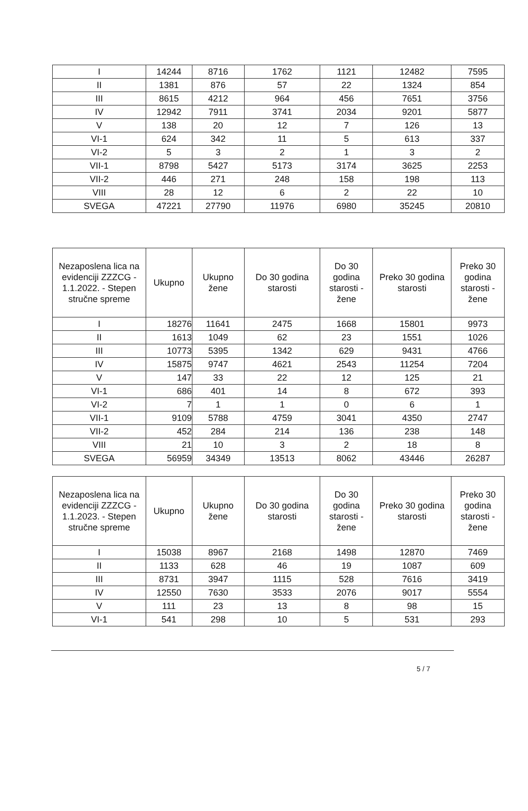| I | 14244 | 8716 | 1762 | 1121 | 12482 | 7595 |
| II | 1381 | 876 | 57 | 22 | 1324 | 854 |
| III | 8615 | 4212 | 964 | 456 | 7651 | 3756 |
| IV | 12942 | 7911 | 3741 | 2034 | 9201 | 5877 |
| V | 138 | 20 | 12 | 7 | 126 | 13 |
| VI-1 | 624 | 342 | 11 | 5 | 613 | 337 |
| VI-2 | 5 | 3 | 2 | 1 | 3 | 2 |
| VII-1 | 8798 | 5427 | 5173 | 3174 | 3625 | 2253 |
| VII-2 | 446 | 271 | 248 | 158 | 198 | 113 |
| VIII | 28 | 12 | 6 | 2 | 22 | 10 |
| SVEGA | 47221 | 27790 | 11976 | 6980 | 35245 | 20810 |
| Nezaposlena lica na evidenciji ZZZCG - 1.1.2022. - Stepen stručne spreme | Ukupno | Ukupno žene | Do 30 godina starosti | Do 30 godina starosti - žene | Preko 30 godina starosti | Preko 30 godina starosti - žene |
| --- | --- | --- | --- | --- | --- | --- |
| I | 18276 | 11641 | 2475 | 1668 | 15801 | 9973 |
| II | 1613 | 1049 | 62 | 23 | 1551 | 1026 |
| III | 10773 | 5395 | 1342 | 629 | 9431 | 4766 |
| IV | 15875 | 9747 | 4621 | 2543 | 11254 | 7204 |
| V | 147 | 33 | 22 | 12 | 125 | 21 |
| VI-1 | 686 | 401 | 14 | 8 | 672 | 393 |
| VI-2 | 7 | 1 | 1 | 0 | 6 | 1 |
| VII-1 | 9109 | 5788 | 4759 | 3041 | 4350 | 2747 |
| VII-2 | 452 | 284 | 214 | 136 | 238 | 148 |
| VIII | 21 | 10 | 3 | 2 | 18 | 8 |
| SVEGA | 56959 | 34349 | 13513 | 8062 | 43446 | 26287 |
| Nezaposlena lica na evidenciji ZZZCG - 1.1.2023. - Stepen stručne spreme | Ukupno | Ukupno žene | Do 30 godina starosti | Do 30 godina starosti - žene | Preko 30 godina starosti | Preko 30 godina starosti - žene |
| --- | --- | --- | --- | --- | --- | --- |
| I | 15038 | 8967 | 2168 | 1498 | 12870 | 7469 |
| II | 1133 | 628 | 46 | 19 | 1087 | 609 |
| III | 8731 | 3947 | 1115 | 528 | 7616 | 3419 |
| IV | 12550 | 7630 | 3533 | 2076 | 9017 | 5554 |
| V | 111 | 23 | 13 | 8 | 98 | 15 |
| VI-1 | 541 | 298 | 10 | 5 | 531 | 293 |
5 / 7